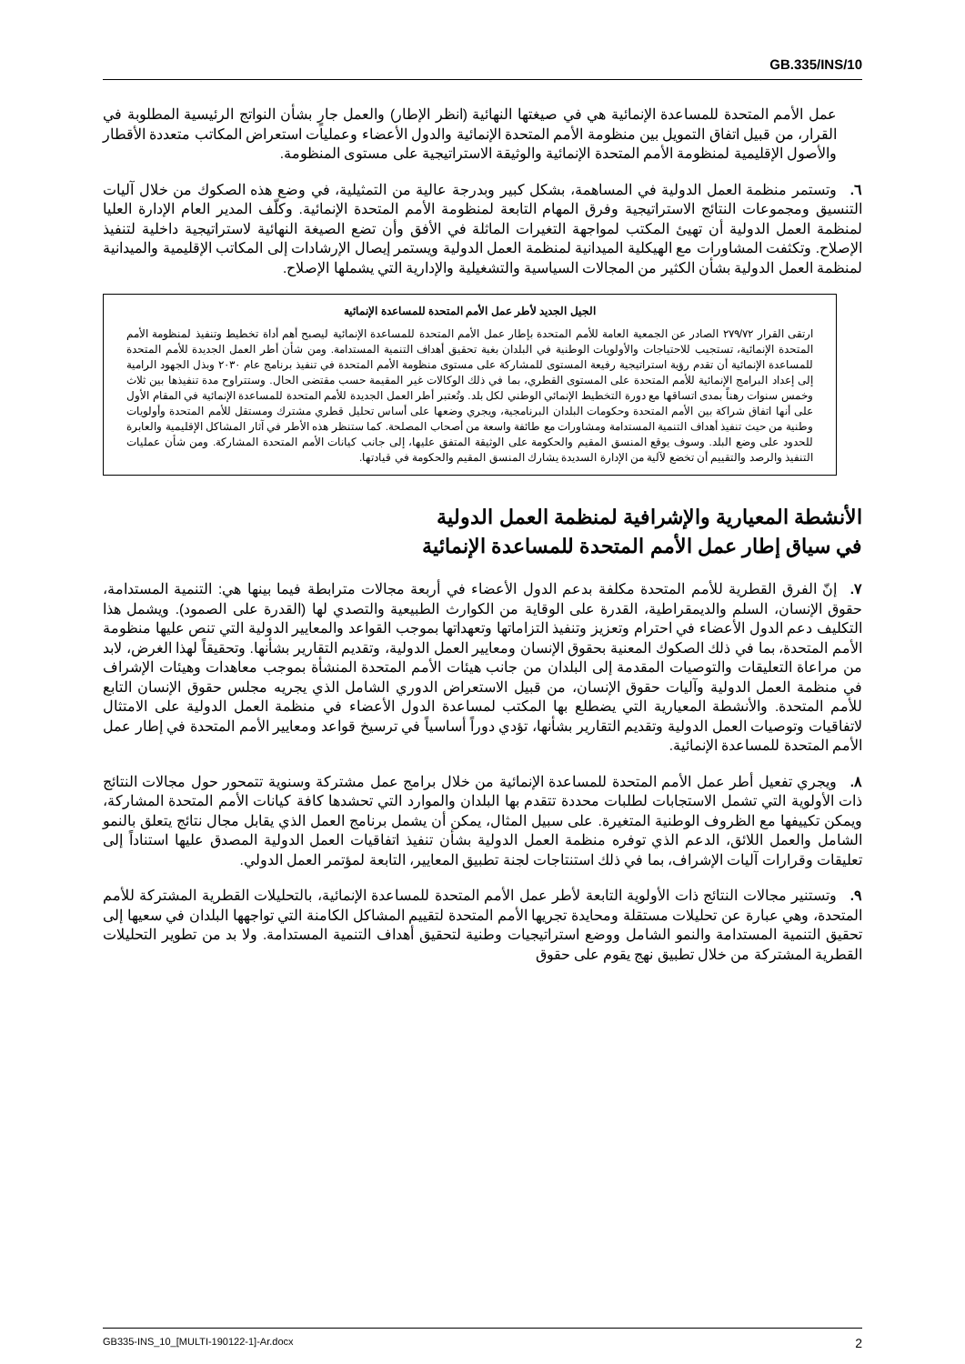GB.335/INS/10
عمل الأمم المتحدة للمساعدة الإنمائية هي في صيغتها النهائية (انظر الإطار) والعمل جارٍ بشأن النواتج الرئيسية المطلوبة في القرار، من قبيل اتفاق التمويل بين منظومة الأمم المتحدة الإنمائية والدول الأعضاء وعمليات استعراض المكاتب متعددة الأقطار والأصول الإقليمية لمنظومة الأمم المتحدة الإنمائية والوثيقة الاستراتيجية على مستوى المنظومة.
٦. وتستمر منظمة العمل الدولية في المساهمة، بشكل كبير وبدرجة عالية من التمثيلية، في وضع هذه الصكوك من خلال آليات التنسيق ومجموعات النتائج الاستراتيجية وفرق المهام التابعة لمنظومة الأمم المتحدة الإنمائية. وكلّف المدير العام الإدارة العليا لمنظمة العمل الدولية أن تهيئ المكتب لمواجهة التغيرات الماثلة في الأفق وأن تضع الصيغة النهائية لاستراتيجية داخلية لتنفيذ الإصلاح. وتكثفت المشاورات مع الهيكلية الميدانية لمنظمة العمل الدولية ويستمر إيصال الإرشادات إلى المكاتب الإقليمية والميدانية لمنظمة العمل الدولية بشأن الكثير من المجالات السياسية والتشغيلية والإدارية التي يشملها الإصلاح.
الجيل الجديد لأطر عمل الأمم المتحدة للمساعدة الإنمائية
ارتقى القرار ٢٧٩/٧٢ الصادر عن الجمعية العامة للأمم المتحدة بإطار عمل الأمم المتحدة للمساعدة الإنمائية ليصبح أهم أداة تخطيط وتنفيذ لمنظومة الأمم المتحدة الإنمائية، تستجيب للاحتياجات والأولويات الوطنية في البلدان بغية تحقيق أهداف التنمية المستدامة. ومن شأن أطر العمل الجديدة للأمم المتحدة للمساعدة الإنمائية أن تقدم رؤية استراتيجية رفيعة المستوى للمشاركة على مستوى منظومة الأمم المتحدة في تنفيذ برنامج عام ٢٠٣٠ وبذل الجهود الرامية إلى إعداد البرامج الإنمائية للأمم المتحدة على المستوى القطري، بما في ذلك الوكالات غير المقيمة حسب مقتضى الحال. وستتراوح مدة تنفيذها بين ثلاث وخمس سنوات رهناً بمدى اتساقها مع دورة التخطيط الإنمائي الوطني لكل بلد. وتُعتبر أطر العمل الجديدة للأمم المتحدة للمساعدة الإنمائية في المقام الأول على أنها اتفاق شراكة بين الأمم المتحدة وحكومات البلدان البرنامجية، ويجري وضعها على أساس تحليل قطري مشترك ومستقل للأمم المتحدة وأولويات وطنية من حيث تنفيذ أهداف التنمية المستدامة ومشاورات مع طائفة واسعة من أصحاب المصلحة. كما ستنظر هذه الأطر في آثار المشاكل الإقليمية والعابرة للحدود على وضع البلد. وسوف يوقع المنسق المقيم والحكومة على الوثيقة المتفق عليها، إلى جانب كيانات الأمم المتحدة المشاركة. ومن شأن عمليات التنفيذ والرصد والتقييم أن تخضع لآلية من الإدارة السديدة يشارك المنسق المقيم والحكومة في قيادتها.
الأنشطة المعيارية والإشرافية لمنظمة العمل الدولية
في سياق إطار عمل الأمم المتحدة للمساعدة الإنمائية
٧. إنّ الفرق القطرية للأمم المتحدة مكلفة بدعم الدول الأعضاء في أربعة مجالات مترابطة فيما بينها هي: التنمية المستدامة، حقوق الإنسان، السلم والديمقراطية، القدرة على الوقاية من الكوارث الطبيعية والتصدي لها (القدرة على الصمود). ويشمل هذا التكليف دعم الدول الأعضاء في احترام وتعزيز وتنفيذ التزاماتها وتعهداتها بموجب القواعد والمعايير الدولية التي تنص عليها منظومة الأمم المتحدة، بما في ذلك الصكوك المعنية بحقوق الإنسان ومعايير العمل الدولية، وتقديم التقارير بشأنها. وتحقيقاً لهذا الغرض، لابد من مراعاة التعليقات والتوصيات المقدمة إلى البلدان من جانب هيئات الأمم المتحدة المنشأة بموجب معاهدات وهيئات الإشراف في منظمة العمل الدولية وآليات حقوق الإنسان، من قبيل الاستعراض الدوري الشامل الذي يجريه مجلس حقوق الإنسان التابع للأمم المتحدة. والأنشطة المعيارية التي يضطلع بها المكتب لمساعدة الدول الأعضاء في منظمة العمل الدولية على الامتثال لاتفاقيات وتوصيات العمل الدولية وتقديم التقارير بشأنها، تؤدي دوراً أساسياً في ترسيخ قواعد ومعايير الأمم المتحدة في إطار عمل الأمم المتحدة للمساعدة الإنمائية.
٨. ويجري تفعيل أطر عمل الأمم المتحدة للمساعدة الإنمائية من خلال برامج عمل مشتركة وسنوية تتمحور حول مجالات النتائج ذات الأولوية التي تشمل الاستجابات لطلبات محددة تتقدم بها البلدان والموارد التي تحشدها كافة كيانات الأمم المتحدة المشاركة، ويمكن تكييفها مع الظروف الوطنية المتغيرة. على سبيل المثال، يمكن أن يشمل برنامج العمل الذي يقابل مجال نتائج يتعلق بالنمو الشامل والعمل اللائق، الدعم الذي توفره منظمة العمل الدولية بشأن تنفيذ اتفاقيات العمل الدولية المصدق عليها استناداً إلى تعليقات وقرارات آليات الإشراف، بما في ذلك استنتاجات لجنة تطبيق المعايير، التابعة لمؤتمر العمل الدولي.
٩. وتستنير مجالات النتائج ذات الأولوية التابعة لأطر عمل الأمم المتحدة للمساعدة الإنمائية، بالتحليلات القطرية المشتركة للأمم المتحدة، وهي عبارة عن تحليلات مستقلة ومحايدة تجريها الأمم المتحدة لتقييم المشاكل الكامنة التي تواجهها البلدان في سعيها إلى تحقيق التنمية المستدامة والنمو الشامل ووضع استراتيجيات وطنية لتحقيق أهداف التنمية المستدامة. ولا بد من تطوير التحليلات القطرية المشتركة من خلال تطبيق نهج يقوم على حقوق
GB335-INS_10_[MULTI-190122-1]-Ar.docx 2